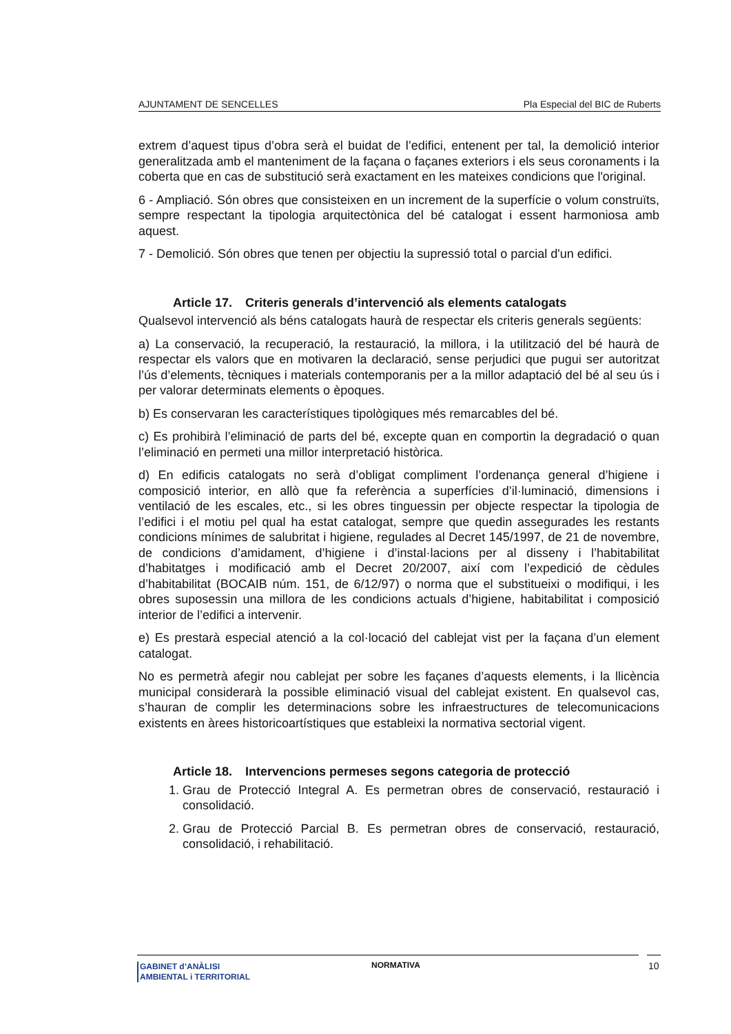AJUNTAMENT DE SENCELLES Pla Especial del BIC de Ruberts
extrem d’aquest tipus d’obra serà el buidat de l’edifici, entenent per tal, la demolició interior generalitzada amb el manteniment de la façana o façanes exteriors i els seus coronaments i la coberta que en cas de substitució serà exactament en les mateixes condicions que l'original.
6 - Ampliació. Són obres que consisteixen en un increment de la superfície o volum construïts, sempre respectant la tipologia arquitectònica del bé catalogat i essent harmoniosa amb aquest.
7 - Demolició. Són obres que tenen per objectiu la supressió total o parcial d'un edifici.
Article 17. Criteris generals d’intervenció als elements catalogats
Qualsevol intervenció als béns catalogats haurà de respectar els criteris generals següents:
a) La conservació, la recuperació, la restauració, la millora, i la utilització del bé haurà de respectar els valors que en motivaren la declaració, sense perjudici que pugui ser autoritzat l’ús d’elements, tècniques i materials contemporanis per a la millor adaptació del bé al seu ús i per valorar determinats elements o èpoques.
b) Es conservaran les característiques tipològiques més remarcables del bé.
c) Es prohibirà l’eliminació de parts del bé, excepte quan en comportin la degradació o quan l’eliminació en permeti una millor interpretació històrica.
d) En edificis catalogats no serà d’obligat compliment l’ordenança general d’higiene i composició interior, en allò que fa referència a superfícies d’il·luminació, dimensions i ventilació de les escales, etc., si les obres tinguessin per objecte respectar la tipologia de l’edifici i el motiu pel qual ha estat catalogat, sempre que quedin assegurades les restants condicions mínimes de salubritat i higiene, regulades al Decret 145/1997, de 21 de novembre, de condicions d’amidament, d’higiene i d’instal·lacions per al disseny i l’habitabilitat d’habitatges i modificació amb el Decret 20/2007, així com l’expedició de cèdules d’habitabilitat (BOCAIB núm. 151, de 6/12/97) o norma que el substitueixi o modifiqui, i les obres suposessin una millora de les condicions actuals d’higiene, habitabilitat i composició interior de l’edifici a intervenir.
e) Es prestarà especial atenció a la col·locació del cablejat vist per la façana d’un element catalogat.
No es permetrà afegir nou cablejat per sobre les façanes d’aquests elements, i la llicència municipal considerarà la possible eliminació visual del cablejat existent. En qualsevol cas, s’hauran de complir les determinacions sobre les infraestructures de telecomunicacions existents en àrees historicoartístiques que estableixi la normativa sectorial vigent.
Article 18. Intervencions permeses segons categoria de protecció
1. Grau de Protecció Integral A. Es permetran obres de conservació, restauració i consolidació.
2. Grau de Protecció Parcial B. Es permetran obres de conservació, restauració, consolidació, i rehabilitació.
GABINET d’ANÀLISI
AMBIENTAL i TERRITORIAL
NORMATIVA 10